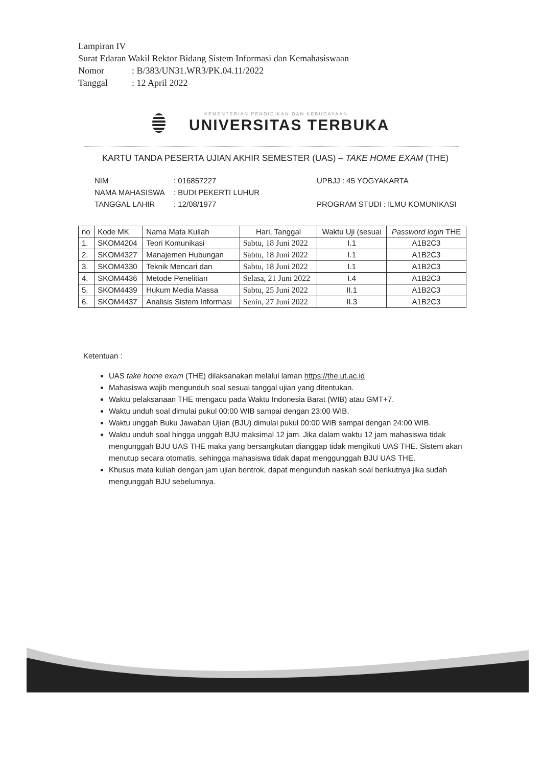Lampiran IV
Surat Edaran Wakil Rektor Bidang Sistem Informasi dan Kemahasiswaan
Nomor: B/383/UN31.WR3/PK.04.11/2022
Tanggal: 12 April 2022
KEMENTERIAN PENDIDIKAN DAN KEBUDAYAAN
UNIVERSITAS TERBUKA
KARTU TANDA PESERTA UJIAN AKHIR SEMESTER (UAS) – TAKE HOME EXAM (THE)
NIM: 016857227 UPBJJ : 45 YOGYAKARTA
NAMA MAHASISWA: BUDI PEKERTI LUHUR
TANGGAL LAHIR: 12/08/1977 PROGRAM STUDI : ILMU KOMUNIKASI
| no | Kode MK | Nama Mata Kuliah | Hari, Tanggal | Waktu Uji (sesuai | Password login THE |
| --- | --- | --- | --- | --- | --- |
| 1. | SKOM4204 | Teori Komunikasi | Sabtu, 18 Juni 2022 | I.1 | A1B2C3 |
| 2. | SKOM4327 | Manajemen Hubungan | Sabtu, 18 Juni 2022 | I.1 | A1B2C3 |
| 3. | SKOM4330 | Teknik Mencari dan | Sabtu, 18 Juni 2022 | I.1 | A1B2C3 |
| 4. | SKOM4436 | Metode Penelitian | Selasa, 21 Juni 2022 | I.4 | A1B2C3 |
| 5. | SKOM4439 | Hukum Media Massa | Sabtu, 25 Juni 2022 | II.1 | A1B2C3 |
| 6. | SKOM4437 | Analisis Sistem Informasi | Senin, 27 Juni 2022 | II.3 | A1B2C3 |
Ketentuan :
UAS take home exam (THE) dilaksanakan melalui laman https://the.ut.ac.id
Mahasiswa wajib mengunduh soal sesuai tanggal ujian yang ditentukan.
Waktu pelaksanaan THE mengacu pada Waktu Indonesia Barat (WIB) atau GMT+7.
Waktu unduh soal dimulai pukul 00:00 WIB sampai dengan 23:00 WIB.
Waktu unggah Buku Jawaban Ujian (BJU) dimulai pukul 00:00 WIB sampai dengan 24:00 WIB.
Waktu unduh soal hingga unggah BJU maksimal 12 jam. Jika dalam waktu 12 jam mahasiswa tidak mengunggah BJU UAS THE maka yang bersangkutan dianggap tidak mengikuti UAS THE. Sistem akan menutup secara otomatis, sehingga mahasiswa tidak dapat menggunggah BJU UAS THE.
Khusus mata kuliah dengan jam ujian bentrok, dapat mengunduh naskah soal berikutnya jika sudah mengunggah BJU sebelumnya.